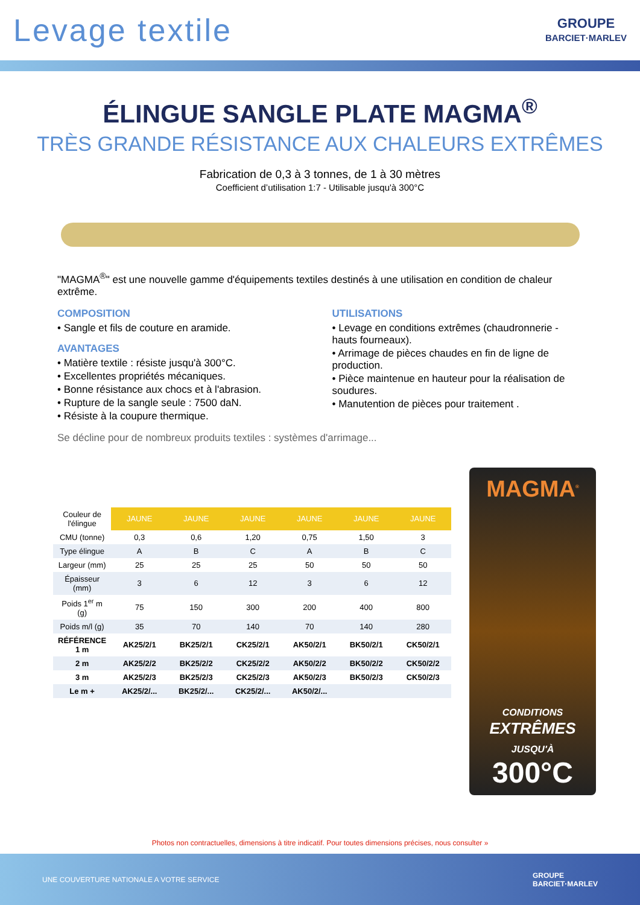Levage textile
GROUPE
BARCIET·MARLEV
ÉLINGUE SANGLE PLATE MAGMA<sup>®</sup>
TRÈS GRANDE RÉSISTANCE AUX CHALEURS EXTRÊMES
Fabrication de 0,3 à 3 tonnes, de 1 à 30 mètres
Coefficient d’utilisation 1:7 - Utilisable jusqu'à 300°C
"MAGMA<sup>®</sup>" est une nouvelle gamme d'équipements textiles destinés à une utilisation en condition de chaleur extrême.
COMPOSITION
• Sangle et fils de couture en aramide.
AVANTAGES
• Matière textile : résiste jusqu'à 300°C.
• Excellentes propriétés mécaniques.
• Bonne résistance aux chocs et à l'abrasion.
• Rupture de la sangle seule : 7500 daN.
• Résiste à la coupure thermique.
UTILISATIONS
• Levage en conditions extrêmes (chaudronnerie - hauts fourneaux).
• Arrimage de pièces chaudes en fin de ligne de production.
• Pièce maintenue en hauteur pour la réalisation de soudures.
• Manutention de pièces pour traitement .
Se décline pour de nombreux produits textiles : systèmes d'arrimage...
| Couleur de l'élingue | JAUNE | JAUNE | JAUNE | JAUNE | JAUNE | JAUNE |
| CMU (tonne) | 0,3 | 0,6 | 1,20 | 0,75 | 1,50 | 3 |
| Type élingue | A | B | C | A | B | C |
| Largeur (mm) | 25 | 25 | 25 | 50 | 50 | 50 |
| Épaisseur (mm) | 3 | 6 | 12 | 3 | 6 | 12 |
| Poids 1<sup>er</sup> m (g) | 75 | 150 | 300 | 200 | 400 | 800 |
| Poids m/l (g) | 35 | 70 | 140 | 70 | 140 | 280 |
| RÉFÉRENCE 1 m | AK25/2/1 | BK25/2/1 | CK25/2/1 | AK50/2/1 | BK50/2/1 | CK50/2/1 |
| 2 m | AK25/2/2 | BK25/2/2 | CK25/2/2 | AK50/2/2 | BK50/2/2 | CK50/2/2 |
| 3 m | AK25/2/3 | BK25/2/3 | CK25/2/3 | AK50/2/3 | BK50/2/3 | CK50/2/3 |
| Le m + | AK25/2/... | BK25/2/... | CK25/2/... | AK50/2/... | | |
MAGMA<sup>®</sup>
CONDITIONS
EXTRÊMES
JUSQU'À
300°C
Photos non contractuelles, dimensions à titre indicatif. Pour toutes dimensions précises, nous consulter »
UNE COUVERTURE NATIONALE A VOTRE SERVICE GROUPE
BARCIET·MARLEV